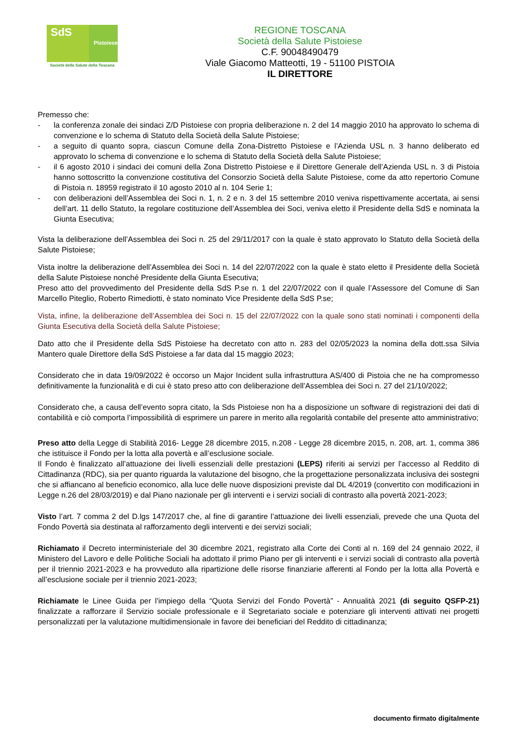SdS
Pistoiese
Società della Salute della Toscana
REGIONE TOSCANA
Società della Salute Pistoiese
C.F. 90048490479
Viale Giacomo Matteotti, 19 - 51100 PISTOIA
IL DIRETTORE
Premesso che:
- la conferenza zonale dei sindaci Z/D Pistoiese con propria deliberazione n. 2 del 14 maggio 2010 ha approvato lo schema di convenzione e lo schema di Statuto della Società della Salute Pistoiese;
- a seguito di quanto sopra, ciascun Comune della Zona-Distretto Pistoiese e l’Azienda USL n. 3 hanno deliberato ed approvato lo schema di convenzione e lo schema di Statuto della Società della Salute Pistoiese;
- il 6 agosto 2010 i sindaci dei comuni della Zona Distretto Pistoiese e il Direttore Generale dell’Azienda USL n. 3 di Pistoia hanno sottoscritto la convenzione costitutiva del Consorzio Società della Salute Pistoiese, come da atto repertorio Comune di Pistoia n. 18959 registrato il 10 agosto 2010 al n. 104 Serie 1;
- con deliberazioni dell’Assemblea dei Soci n. 1, n. 2 e n. 3 del 15 settembre 2010 veniva rispettivamente accertata, ai sensi dell’art. 11 dello Statuto, la regolare costituzione dell’Assemblea dei Soci, veniva eletto il Presidente della SdS e nominata la Giunta Esecutiva;
Vista la deliberazione dell’Assemblea dei Soci n. 25 del 29/11/2017 con la quale è stato approvato lo Statuto della Società della Salute Pistoiese;
Vista inoltre la deliberazione dell’Assemblea dei Soci n. 14 del 22/07/2022 con la quale è stato eletto il Presidente della Società della Salute Pistoiese nonché Presidente della Giunta Esecutiva;
Preso atto del provvedimento del Presidente della SdS P.se n. 1 del 22/07/2022 con il quale l’Assessore del Comune di San Marcello Piteglio, Roberto Rimediotti, è stato nominato Vice Presidente della SdS P.se;
Vista, infine, la deliberazione dell’Assemblea dei Soci n. 15 del 22/07/2022 con la quale sono stati nominati i componenti della Giunta Esecutiva della Società della Salute Pistoiese;
Dato atto che il Presidente della SdS Pistoiese ha decretato con atto n. 283 del 02/05/2023 la nomina della dott.ssa Silvia Mantero quale Direttore della SdS Pistoiese a far data dal 15 maggio 2023;
Considerato che in data 19/09/2022 è occorso un Major Incident sulla infrastruttura AS/400 di Pistoia che ne ha compromesso definitivamente la funzionalità e di cui è stato preso atto con deliberazione dell’Assemblea dei Soci n. 27 del 21/10/2022;
Considerato che, a causa dell’evento sopra citato, la Sds Pistoiese non ha a disposizione un software di registrazioni dei dati di contabilità e ciò comporta l’impossibilità di esprimere un parere in merito alla regolarità contabile del presente atto amministrativo;
Preso atto della Legge di Stabilità 2016- Legge 28 dicembre 2015, n.208 - Legge 28 dicembre 2015, n. 208, art. 1, comma 386 che istituisce il Fondo per la lotta alla povertà e all’esclusione sociale.
Il Fondo è finalizzato all’attuazione dei livelli essenziali delle prestazioni (LEPS) riferiti ai servizi per l’accesso al Reddito di Cittadinanza (RDC), sia per quanto riguarda la valutazione del bisogno, che la progettazione personalizzata inclusiva dei sostegni che si affiancano al beneficio economico, alla luce delle nuove disposizioni previste dal DL 4/2019 (convertito con modificazioni in Legge n.26 del 28/03/2019) e dal Piano nazionale per gli interventi e i servizi sociali di contrasto alla povertà 2021-2023;
Visto l’art. 7 comma 2 del D.lgs 147/2017 che, al fine di garantire l’attuazione dei livelli essenziali, prevede che una Quota del Fondo Povertà sia destinata al rafforzamento degli interventi e dei servizi sociali;
Richiamato il Decreto interministeriale del 30 dicembre 2021, registrato alla Corte dei Conti al n. 169 del 24 gennaio 2022, il Ministero del Lavoro e delle Politiche Sociali ha adottato il primo Piano per gli interventi e i servizi sociali di contrasto alla povertà per il triennio 2021-2023 e ha provveduto alla ripartizione delle risorse finanziarie afferenti al Fondo per la lotta alla Povertà e all’esclusione sociale per il triennio 2021-2023;
Richiamate le Linee Guida per l’impiego della “Quota Servizi del Fondo Povertà” - Annualità 2021 (di seguito QSFP-21) finalizzate a rafforzare il Servizio sociale professionale e il Segretariato sociale e potenziare gli interventi attivati nei progetti personalizzati per la valutazione multidimensionale in favore dei beneficiari del Reddito di cittadinanza;
documento firmato digitalmente